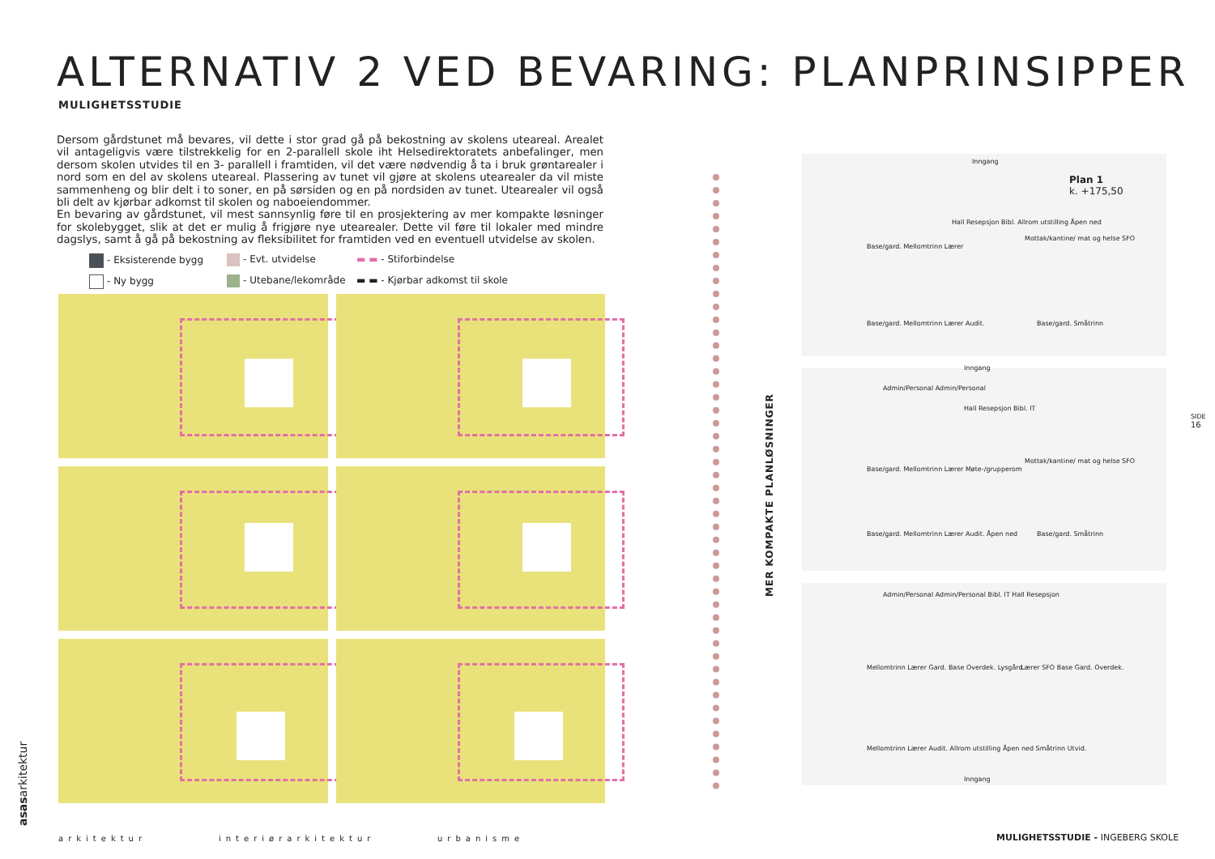ALTERNATIV 2 VED BEVARING: PLANPRINSIPPER
MULIGHETSSTUDIE
Dersom gårdstunet må bevares, vil dette i stor grad gå på bekostning av skolens uteareal. Arealet vil antageligvis være tilstrekkelig for en 2-parallell skole iht Helsedirektoratets anbefalinger, men dersom skolen utvides til en 3- parallell i framtiden, vil det være nødvendig å ta i bruk grøntarealer i nord som en del av skolens uteareal. Plassering av tunet vil gjøre at skolens utearealer da vil miste sammenheng og blir delt i to soner, en på sørsiden og en på nordsiden av tunet. Utearealer vil også bli delt av kjørbar adkomst til skolen og naboeiendommer.
En bevaring av gårdstunet, vil mest sannsynlig føre til en prosjektering av mer kompakte løsninger for skolebygget, slik at det er mulig å frigjøre nye utearealer. Dette vil føre til lokaler med mindre dagslys, samt å gå på bekostning av fleksibilitet for framtiden ved en eventuell utvidelse av skolen.
- Eksisterende bygg
- Evt. utvidelse
▬ ▬ - Stiforbindelse
- Ny bygg
- Utebane/lekområde
▬ ▬ - Kjørbar adkomst til skole
MER KOMPAKTE PLANLØSNINGER
Plan 1
k. +175,50
Inngang
Base/gard. Mellomtrinn Lærer
Mottak/kantine/ mat og helse SFO
Hall Resepsjon Bibl. Allrom utstilling Åpen ned
Base/gard. Mellomtrinn Lærer Audit. Base/gard. Småtrinn
Inngang
Admin/Personal Admin/Personal
Hall Resepsjon Bibl. IT
Base/gard. Mellomtrinn Lærer Møte-/grupperom
Mottak/kantine/ mat og helse SFO
Base/gard. Mellomtrinn Lærer Audit. Åpen ned Base/gard. Småtrinn
Admin/Personal Admin/Personal Bibl. IT Hall Resepsjon
Mellomtrinn Lærer Gard. Base Overdek. Lysgård Lærer SFO Base Gard. Overdek.
Mellomtrinn Lærer Audit. Allrom utstilling Åpen ned Småtrinn Utvid.
Inngang
SIDE
16
asasarkitektur arkitektur interiørarkitektur urbanisme
MULIGHETSSTUDIE - INGEBERG SKOLE